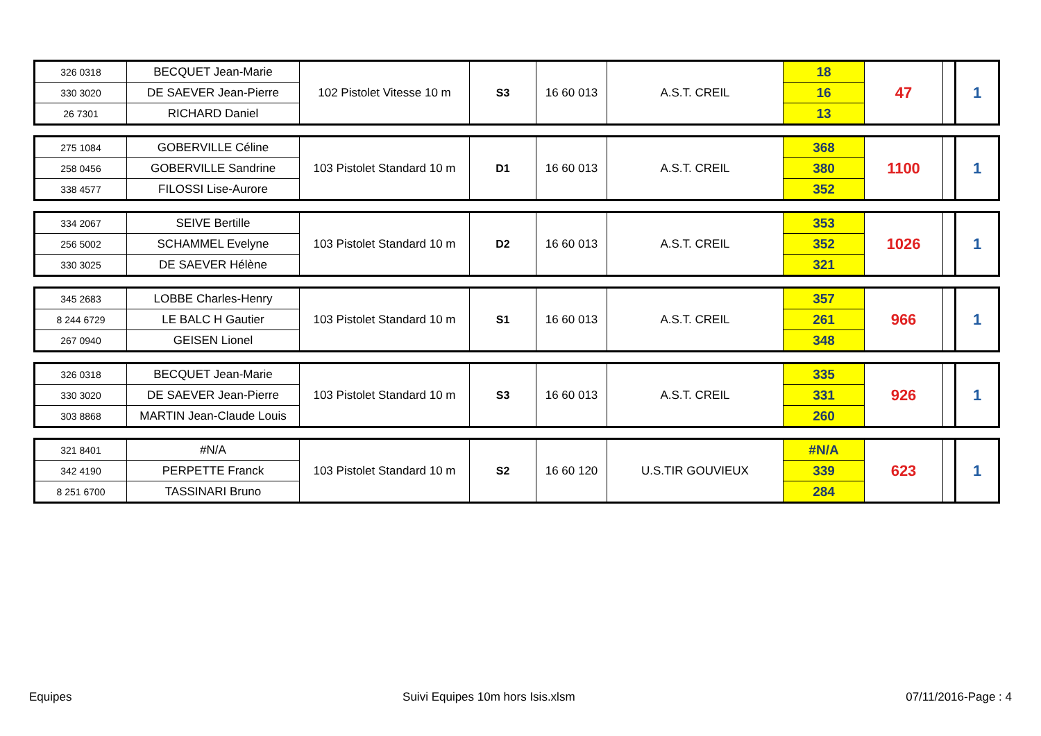| 326 0318 | BECQUET Jean-Marie | 102 Pistolet Vitesse 10 m | S3 | 16 60 013 | A.S.T. CREIL | 18 | 47 | | 1 |
| 330 3020 | DE SAEVER Jean-Pierre | | | | | 16 | | | |
| 26 7301 | RICHARD Daniel | | | | | 13 | | | |
| 275 1084 | GOBERVILLE Céline | 103 Pistolet Standard 10 m | D1 | 16 60 013 | A.S.T. CREIL | 368 | 1100 | | 1 |
| 258 0456 | GOBERVILLE Sandrine | | | | | 380 | | | |
| 338 4577 | FILOSSI Lise-Aurore | | | | | 352 | | | |
| 334 2067 | SEIVE Bertille | 103 Pistolet Standard 10 m | D2 | 16 60 013 | A.S.T. CREIL | 353 | 1026 | | 1 |
| 256 5002 | SCHAMMEL Evelyne | | | | | 352 | | | |
| 330 3025 | DE SAEVER Hélène | | | | | 321 | | | |
| 345 2683 | LOBBE Charles-Henry | 103 Pistolet Standard 10 m | S1 | 16 60 013 | A.S.T. CREIL | 357 | 966 | | 1 |
| 8 244 6729 | LE BALC H Gautier | | | | | 261 | | | |
| 267 0940 | GEISEN Lionel | | | | | 348 | | | |
| 326 0318 | BECQUET Jean-Marie | 103 Pistolet Standard 10 m | S3 | 16 60 013 | A.S.T. CREIL | 335 | 926 | | 1 |
| 330 3020 | DE SAEVER Jean-Pierre | | | | | 331 | | | |
| 303 8868 | MARTIN Jean-Claude Louis | | | | | 260 | | | |
| 321 8401 | #N/A | 103 Pistolet Standard 10 m | S2 | 16 60 120 | U.S.TIR GOUVIEUX | #N/A | 623 | | 1 |
| 342 4190 | PERPETTE Franck | | | | | 339 | | | |
| 8 251 6700 | TASSINARI Bruno | | | | | 284 | | | |
Equipes Suivi Equipes 10m hors Isis.xlsm 07/11/2016-Page : 4